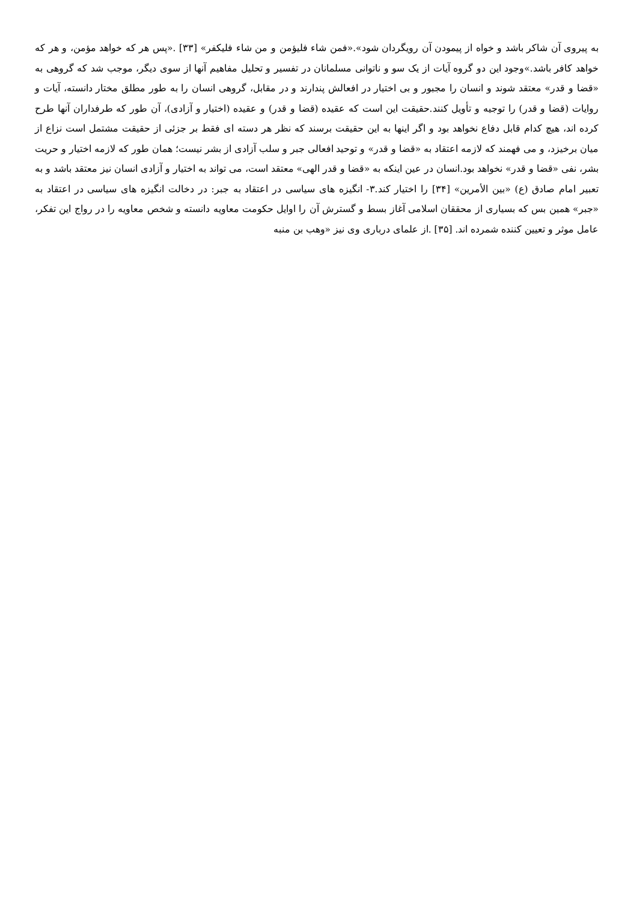به پیروی آن شاکر باشد و خواه از پیمودن آن رویگردان شود».«فمن شاء فلیؤمن و من شاء فلیکفر» [۳۳] .«پس هر که خواهد مؤمن، و هر که خواهد کافر باشد.»وجود این دو گروه آیات از یک سو و ناتوانی مسلمانان در تفسیر و تحلیل مفاهیم آنها از سوی دیگر، موجب شد که گروهی به «قضا و قدر» معتقد شوند و انسان را مجبور و بی اختیار در افعالش پندارند و در مقابل، گروهی انسان را به طور مطلق مختار دانسته، آیات و روایات (قضا و قدر) را توجیه و تأویل کنند.حقیقت این است که عقیده (قضا و قدر) و عقیده (اختیار و آزادی)، آن طور که طرفداران آنها طرح کرده اند، هیچ کدام قابل دفاع نخواهد بود و اگر اینها به این حقیقت برسند که نظر هر دسته ای فقط بر جزئی از حقیقت مشتمل است نزاع از میان برخیزد، و می فهمند که لازمه اعتقاد به «قضا و قدر» و توحید افعالی جبر و سلب آزادی از بشر نیست؛ همان طور که لازمه اختیار و حریت بشر، نفی «قضا و قدر» نخواهد بود.انسان در عین اینکه به «قضا و قدر الهی» معتقد است، می تواند به اختیار و آزادی انسان نیز معتقد باشد و به تعبیر امام صادق (ع) «بین الأمرین» [۳۴] را اختیار کند.۳- انگیزه های سیاسی در اعتقاد به جبر: در دخالت انگیزه های سیاسی در اعتقاد به «جبر» همین بس که بسیاری از محققان اسلامی آغاز بسط و گسترش آن را اوایل حکومت معاویه دانسته و شخص معاویه را در رواج این تفکر، عامل موثر و تعیین کننده شمرده اند. [۳۵] .از علمای درباری وی نیز «وهب بن منبه